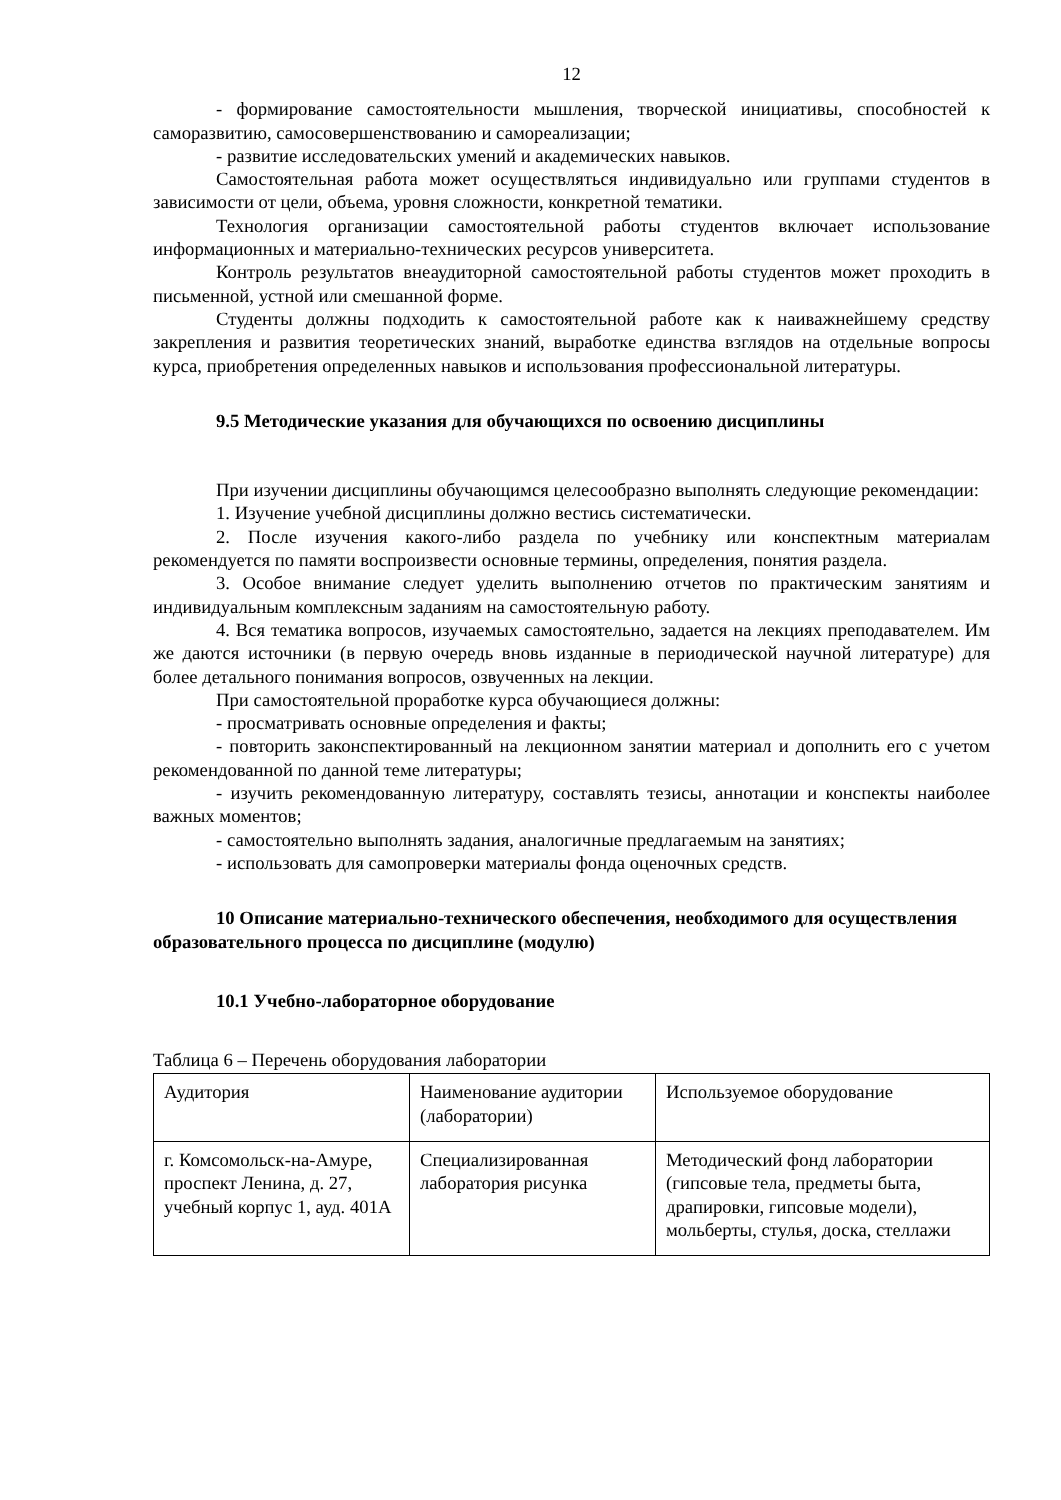12
- формирование самостоятельности мышления, творческой инициативы, способностей к саморазвитию, самосовершенствованию и самореализации;
- развитие исследовательских умений и академических навыков.
Самостоятельная работа может осуществляться индивидуально или группами студентов в зависимости от цели, объема, уровня сложности, конкретной тематики.
Технология организации самостоятельной работы студентов включает использование информационных и материально-технических ресурсов университета.
Контроль результатов внеаудиторной самостоятельной работы студентов может проходить в письменной, устной или смешанной форме.
Студенты должны подходить к самостоятельной работе как к наиважнейшему средству закрепления и развития теоретических знаний, выработке единства взглядов на отдельные вопросы курса, приобретения определенных навыков и использования профессиональной литературы.
9.5 Методические указания для обучающихся по освоению дисциплины
При изучении дисциплины обучающимся целесообразно выполнять следующие рекомендации:
1. Изучение учебной дисциплины должно вестись систематически.
2. После изучения какого-либо раздела по учебнику или конспектным материалам рекомендуется по памяти воспроизвести основные термины, определения, понятия раздела.
3. Особое внимание следует уделить выполнению отчетов по практическим занятиям и индивидуальным комплексным заданиям на самостоятельную работу.
4. Вся тематика вопросов, изучаемых самостоятельно, задается на лекциях преподавателем. Им же даются источники (в первую очередь вновь изданные в периодической научной литературе) для более детального понимания вопросов, озвученных на лекции.
При самостоятельной проработке курса обучающиеся должны:
- просматривать основные определения и факты;
- повторить законспектированный на лекционном занятии материал и дополнить его с учетом рекомендованной по данной теме литературы;
- изучить рекомендованную литературу, составлять тезисы, аннотации и конспекты наиболее важных моментов;
- самостоятельно выполнять задания, аналогичные предлагаемым на занятиях;
- использовать для самопроверки материалы фонда оценочных средств.
10 Описание материально-технического обеспечения, необходимого для осуществления образовательного процесса по дисциплине (модулю)
10.1 Учебно-лабораторное оборудование
Таблица 6 – Перечень оборудования лаборатории
| Аудитория | Наименование аудитории (лаборатории) | Используемое оборудование |
| г. Комсомольск-на-Амуре, проспект Ленина, д. 27, учебный корпус 1, ауд. 401А | Специализированная лаборатория рисунка | Методический фонд лаборатории (гипсовые тела, предметы быта, драпировки, гипсовые модели), мольберты, стулья, доска, стеллажи |